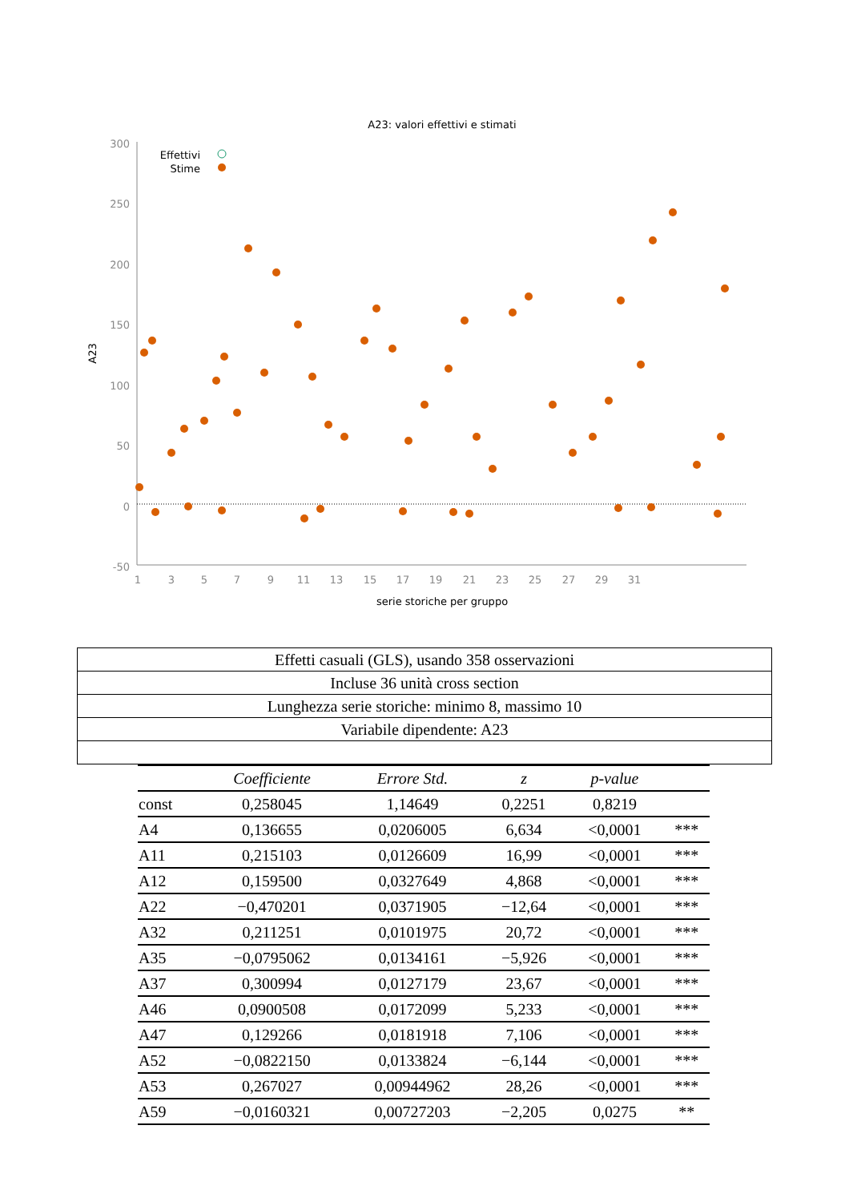A23: valori effettivi e stimati
300
250
200
150
100
50
0
-50
1
3
5
7
9
11
13
15
17
19
21
23
25
27
29
31
serie storiche per gruppo
A23
Effettivi
Stime
| Effetti casuali (GLS), usando 358 osservazioni |
| Incluse 36 unità cross section |
| Lunghezza serie storiche: minimo 8, massimo 10 |
| Variabile dipendente: A23 |
| | Coefficiente | Errore Std. | z | p-value | |
| --- | --- | --- | --- | --- | --- |
| const | 0,258045 | 1,14649 | 0,2251 | 0,8219 | |
| A4 | 0,136655 | 0,0206005 | 6,634 | <0,0001 | *** |
| A11 | 0,215103 | 0,0126609 | 16,99 | <0,0001 | *** |
| A12 | 0,159500 | 0,0327649 | 4,868 | <0,0001 | *** |
| A22 | −0,470201 | 0,0371905 | −12,64 | <0,0001 | *** |
| A32 | 0,211251 | 0,0101975 | 20,72 | <0,0001 | *** |
| A35 | −0,0795062 | 0,0134161 | −5,926 | <0,0001 | *** |
| A37 | 0,300994 | 0,0127179 | 23,67 | <0,0001 | *** |
| A46 | 0,0900508 | 0,0172099 | 5,233 | <0,0001 | *** |
| A47 | 0,129266 | 0,0181918 | 7,106 | <0,0001 | *** |
| A52 | −0,0822150 | 0,0133824 | −6,144 | <0,0001 | *** |
| A53 | 0,267027 | 0,00944962 | 28,26 | <0,0001 | *** |
| A59 | −0,0160321 | 0,00727203 | −2,205 | 0,0275 | ** |